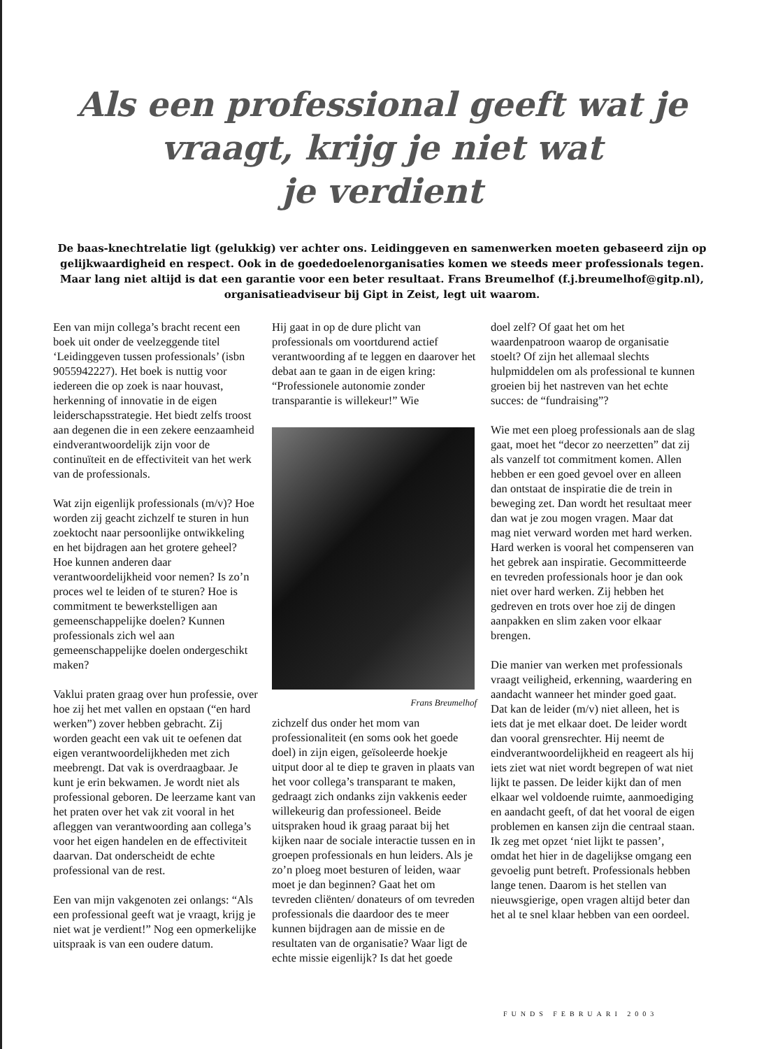Als een professional geeft wat je
vraagt, krijg je niet wat
je verdient
De baas-knechtrelatie ligt (gelukkig) ver achter ons. Leidinggeven en samenwerken moeten gebaseerd zijn op gelijkwaardigheid en respect. Ook in de goededoelenorganisaties komen we steeds meer professionals tegen. Maar lang niet altijd is dat een garantie voor een beter resultaat. Frans Breumelhof (f.j.breumelhof@gitp.nl), organisatieadviseur bij Gipt in Zeist, legt uit waarom.
Een van mijn collega’s bracht recent een boek uit onder de veelzeggende titel ‘Leidinggeven tussen professionals’ (isbn 9055942227). Het boek is nuttig voor iedereen die op zoek is naar houvast, herkenning of innovatie in de eigen leiderschapsstrategie. Het biedt zelfs troost aan degenen die in een zekere eenzaamheid eindverantwoordelijk zijn voor de continuïteit en de effectiviteit van het werk van de professionals.
Wat zijn eigenlijk professionals (m/v)? Hoe worden zij geacht zichzelf te sturen in hun zoektocht naar persoonlijke ontwikkeling en het bijdragen aan het grotere geheel? Hoe kunnen anderen daar verantwoordelijkheid voor nemen? Is zo’n proces wel te leiden of te sturen? Hoe is commitment te bewerkstelligen aan gemeenschappelijke doelen? Kunnen professionals zich wel aan gemeenschappelijke doelen ondergeschikt maken?
Vaklui praten graag over hun professie, over hoe zij het met vallen en opstaan (“en hard werken”) zover hebben gebracht. Zij worden geacht een vak uit te oefenen dat eigen verantwoordelijkheden met zich meebrengt. Dat vak is overdraagbaar. Je kunt je erin bekwamen. Je wordt niet als professional geboren. De leerzame kant van het praten over het vak zit vooral in het afleggen van verantwoording aan collega’s voor het eigen handelen en de effectiviteit daarvan. Dat onderscheidt de echte professional van de rest.
Een van mijn vakgenoten zei onlangs: “Als een professional geeft wat je vraagt, krijg je niet wat je verdient!” Nog een opmerkelijke uitspraak is van een oudere datum.
Hij gaat in op de dure plicht van professionals om voortdurend actief verantwoording af te leggen en daarover het debat aan te gaan in de eigen kring: “Professionele autonomie zonder transparantie is willekeur!” Wie
Frans Breumelhof
zichzelf dus onder het mom van professionaliteit (en soms ook het goede doel) in zijn eigen, geïsoleerde hoekje uitput door al te diep te graven in plaats van het voor collega’s transparant te maken, gedraagt zich ondanks zijn vakkenis eeder willekeurig dan professioneel. Beide uitspraken houd ik graag paraat bij het kijken naar de sociale interactie tussen en in groepen professionals en hun leiders. Als je zo’n ploeg moet besturen of leiden, waar moet je dan beginnen? Gaat het om tevreden cliënten/ donateurs of om tevreden professionals die daardoor des te meer kunnen bijdragen aan de missie en de resultaten van de organisatie? Waar ligt de echte missie eigenlijk? Is dat het goede
doel zelf? Of gaat het om het waardenpatroon waarop de organisatie stoelt? Of zijn het allemaal slechts hulpmiddelen om als professional te kunnen groeien bij het nastreven van het echte succes: de “fundraising”?
Wie met een ploeg professionals aan de slag gaat, moet het “decor zo neerzetten” dat zij als vanzelf tot commitment komen. Allen hebben er een goed gevoel over en alleen dan ontstaat de inspiratie die de trein in beweging zet. Dan wordt het resultaat meer dan wat je zou mogen vragen. Maar dat mag niet verward worden met hard werken. Hard werken is vooral het compenseren van het gebrek aan inspiratie. Gecommitteerde en tevreden professionals hoor je dan ook niet over hard werken. Zij hebben het gedreven en trots over hoe zij de dingen aanpakken en slim zaken voor elkaar brengen.
Die manier van werken met professionals vraagt veiligheid, erkenning, waardering en aandacht wanneer het minder goed gaat. Dat kan de leider (m/v) niet alleen, het is iets dat je met elkaar doet. De leider wordt dan vooral grensrechter. Hij neemt de eindverantwoordelijkheid en reageert als hij iets ziet wat niet wordt begrepen of wat niet lijkt te passen. De leider kijkt dan of men elkaar wel voldoende ruimte, aanmoediging en aandacht geeft, of dat het vooral de eigen problemen en kansen zijn die centraal staan. Ik zeg met opzet ‘niet lijkt te passen’, omdat het hier in de dagelijkse omgang een gevoelig punt betreft. Professionals hebben lange tenen. Daarom is het stellen van nieuwsgierige, open vragen altijd beter dan het al te snel klaar hebben van een oordeel.
FUNDS FEBRUARI 2003